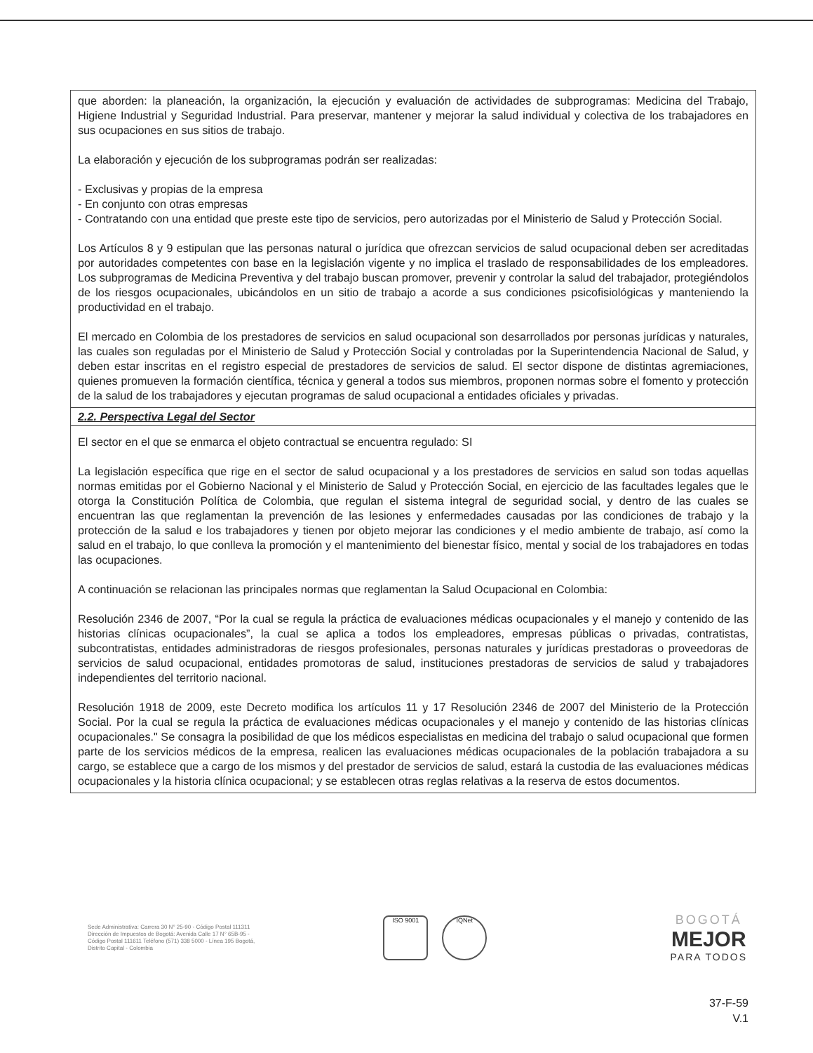| que aborden: la planeación, la organización, la ejecución y evaluación de actividades de subprogramas: Medicina del Trabajo, Higiene Industrial y Seguridad Industrial. Para preservar, mantener y mejorar la salud individual y colectiva de los trabajadores en sus ocupaciones en sus sitios de trabajo. La elaboración y ejecución de los subprogramas podrán ser realizadas: - Exclusivas y propias de la empresa - En conjunto con otras empresas - Contratando con una entidad que preste este tipo de servicios, pero autorizadas por el Ministerio de Salud y Protección Social. Los Artículos 8 y 9 estipulan que las personas natural o jurídica que ofrezcan servicios de salud ocupacional deben ser acreditadas por autoridades competentes con base en la legislación vigente y no implica el traslado de responsabilidades de los empleadores. Los subprogramas de Medicina Preventiva y del trabajo buscan promover, prevenir y controlar la salud del trabajador, protegiéndolos de los riesgos ocupacionales, ubicándolos en un sitio de trabajo a acorde a sus condiciones psicofisiológicas y manteniendo la productividad en el trabajo. El mercado en Colombia de los prestadores de servicios en salud ocupacional son desarrollados por personas jurídicas y naturales, las cuales son reguladas por el Ministerio de Salud y Protección Social y controladas por la Superintendencia Nacional de Salud, y deben estar inscritas en el registro especial de prestadores de servicios de salud. El sector dispone de distintas agremiaciones, quienes promueven la formación científica, técnica y general a todos sus miembros, proponen normas sobre el fomento y protección de la salud de los trabajadores y ejecutan programas de salud ocupacional a entidades oficiales y privadas. |
| 2.2. Perspectiva Legal del Sector |
| El sector en el que se enmarca el objeto contractual se encuentra regulado: SI La legislación específica que rige en el sector de salud ocupacional y a los prestadores de servicios en salud son todas aquellas normas emitidas por el Gobierno Nacional y el Ministerio de Salud y Protección Social, en ejercicio de las facultades legales que le otorga la Constitución Política de Colombia, que regulan el sistema integral de seguridad social, y dentro de las cuales se encuentran las que reglamentan la prevención de las lesiones y enfermedades causadas por las condiciones de trabajo y la protección de la salud e los trabajadores y tienen por objeto mejorar las condiciones y el medio ambiente de trabajo, así como la salud en el trabajo, lo que conlleva la promoción y el mantenimiento del bienestar físico, mental y social de los trabajadores en todas las ocupaciones. A continuación se relacionan las principales normas que reglamentan la Salud Ocupacional en Colombia: Resolución 2346 de 2007, “Por la cual se regula la práctica de evaluaciones médicas ocupacionales y el manejo y contenido de las historias clínicas ocupacionales”, la cual se aplica a todos los empleadores, empresas públicas o privadas, contratistas, subcontratistas, entidades administradoras de riesgos profesionales, personas naturales y jurídicas prestadoras o proveedoras de servicios de salud ocupacional, entidades promotoras de salud, instituciones prestadoras de servicios de salud y trabajadores independientes del territorio nacional. Resolución 1918 de 2009, este Decreto modifica los artículos 11 y 17 Resolución 2346 de 2007 del Ministerio de la Protección Social. Por la cual se regula la práctica de evaluaciones médicas ocupacionales y el manejo y contenido de las historias clínicas ocupacionales." Se consagra la posibilidad de que los médicos especialistas en medicina del trabajo o salud ocupacional que formen parte de los servicios médicos de la empresa, realicen las evaluaciones médicas ocupacionales de la población trabajadora a su cargo, se establece que a cargo de los mismos y del prestador de servicios de salud, estará la custodia de las evaluaciones médicas ocupacionales y la historia clínica ocupacional; y se establecen otras reglas relativas a la reserva de estos documentos. |
Sede Administrativa: Carrera 30 N° 25-90 - Código Postal 111311 Dirección de Impuestos de Bogotá: Avenida Calle 17 N° 65B-95 - Código Postal 111611 Teléfono (571) 338 5000 - Línea 195 Bogotá, Distrito Capital - Colombia
ISO 9001 IQNet
BOGOTÁ
MEJOR
PARA TODOS
37-F-59
V.1